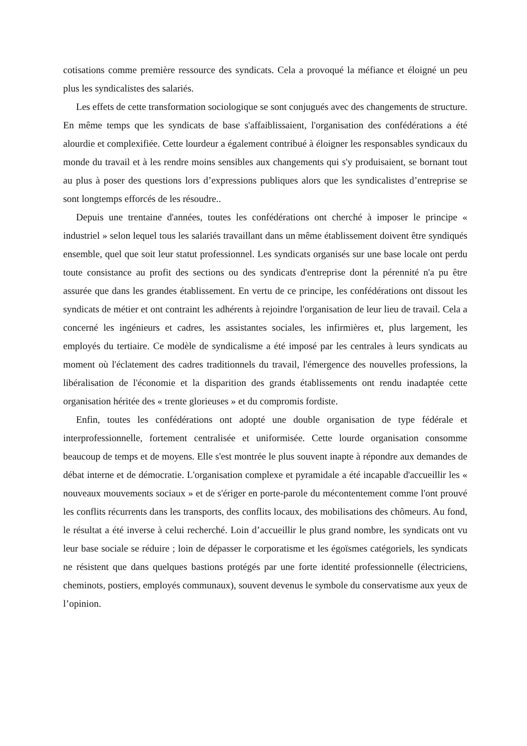cotisations comme première ressource des syndicats. Cela a provoqué la méfiance et éloigné un peu plus les syndicalistes des salariés.
Les effets de cette transformation sociologique se sont conjugués avec des changements de structure. En même temps que les syndicats de base s'affaiblissaient, l'organisation des confédérations a été alourdie et complexifiée. Cette lourdeur a également contribué à éloigner les responsables syndicaux du monde du travail et à les rendre moins sensibles aux changements qui s'y produisaient, se bornant tout au plus à poser des questions lors d’expressions publiques alors que les syndicalistes d’entreprise se sont longtemps efforcés de les résoudre..
Depuis une trentaine d'années, toutes les confédérations ont cherché à imposer le principe « industriel » selon lequel tous les salariés travaillant dans un même établissement doivent être syndiqués ensemble, quel que soit leur statut professionnel. Les syndicats organisés sur une base locale ont perdu toute consistance au profit des sections ou des syndicats d'entreprise dont la pérennité n'a pu être assurée que dans les grandes établissement. En vertu de ce principe, les confédérations ont dissout les syndicats de métier et ont contraint les adhérents à rejoindre l'organisation de leur lieu de travail. Cela a concerné les ingénieurs et cadres, les assistantes sociales, les infirmières et, plus largement, les employés du tertiaire. Ce modèle de syndicalisme a été imposé par les centrales à leurs syndicats au moment où l'éclatement des cadres traditionnels du travail, l'émergence des nouvelles professions, la libéralisation de l'économie et la disparition des grands établissements ont rendu inadaptée cette organisation héritée des « trente glorieuses » et du compromis fordiste.
Enfin, toutes les confédérations ont adopté une double organisation de type fédérale et interprofessionnelle, fortement centralisée et uniformisée. Cette lourde organisation consomme beaucoup de temps et de moyens. Elle s'est montrée le plus souvent inapte à répondre aux demandes de débat interne et de démocratie. L'organisation complexe et pyramidale a été incapable d'accueillir les « nouveaux mouvements sociaux » et de s'ériger en porte-parole du mécontentement comme l'ont prouvé les conflits récurrents dans les transports, des conflits locaux, des mobilisations des chômeurs. Au fond, le résultat a été inverse à celui recherché. Loin d’accueillir le plus grand nombre, les syndicats ont vu leur base sociale se réduire ; loin de dépasser le corporatisme et les égoïsmes catégoriels, les syndicats ne résistent que dans quelques bastions protégés par une forte identité professionnelle (électriciens, cheminots, postiers, employés communaux), souvent devenus le symbole du conservatisme aux yeux de l’opinion.